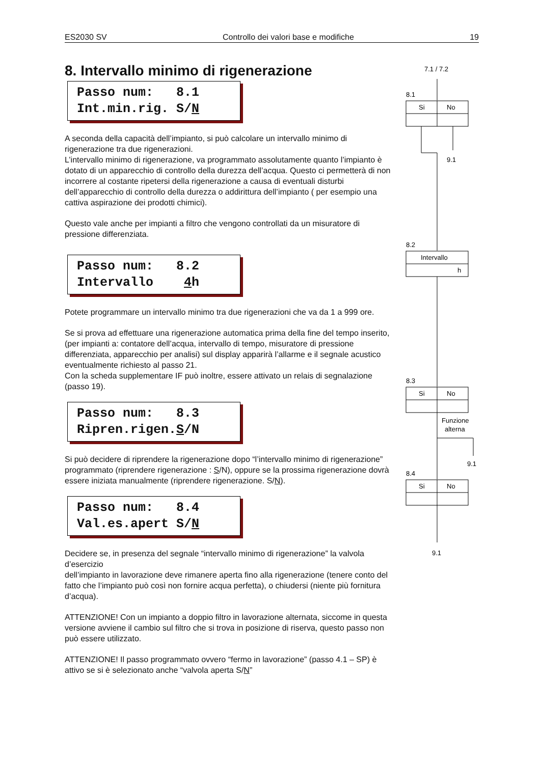ES2030 SV Controllo dei valori base e modifiche 19
8. Intervallo minimo di rigenerazione
Passo num: 8.1 Int.min.rig. S/N
A seconda della capacità dell’impianto, si può calcolare un intervallo minimo di rigenerazione tra due rigenerazioni.
L’intervallo minimo di rigenerazione, va programmato assolutamente quanto l’impianto è dotato di un apparecchio di controllo della durezza dell’acqua. Questo ci permetterà di non incorrere al costante ripetersi della rigenerazione a causa di eventuali disturbi dell’apparecchio di controllo della durezza o addirittura dell’impianto ( per esempio una cattiva aspirazione dei prodotti chimici).
Questo vale anche per impianti a filtro che vengono controllati da un misuratore di pressione differenziata.
Passo num: 8.2 Intervallo 4h
Potete programmare un intervallo minimo tra due rigenerazioni che va da 1 a 999 ore.
Se si prova ad effettuare una rigenerazione automatica prima della fine del tempo inserito, (per impianti a: contatore dell’acqua, intervallo di tempo, misuratore di pressione differenziata, apparecchio per analisi) sul display apparirà l’allarme e il segnale acustico eventualmente richiesto al passo 21.
Con la scheda supplementare IF può inoltre, essere attivato un relais di segnalazione (passo 19).
Passo num: 8.3 Ripren.rigen.S/N
Si può decidere di riprendere la rigenerazione dopo “l’intervallo minimo di rigenerazione” programmato (riprendere rigenerazione : S/N), oppure se la prossima rigenerazione dovrà essere iniziata manualmente (riprendere rigenerazione. S/N).
Passo num: 8.4 Val.es.apert S/N
Decidere se, in presenza del segnale “intervallo minimo di rigenerazione” la valvola d’esercizio
dell’impianto in lavorazione deve rimanere aperta fino alla rigenerazione (tenere conto del fatto che l’impianto può così non fornire acqua perfetta), o chiudersi (niente più fornitura d’acqua).
ATTENZIONE! Con un impianto a doppio filtro in lavorazione alternata, siccome in questa versione avviene il cambio sul filtro che si trova in posizione di riserva, questo passo non può essere utilizzato.
ATTENZIONE! Il passo programmato ovvero “fermo in lavorazione” (passo 4.1 – SP) è attivo se si è selezionato anche “valvola aperta S/N”
7.1 / 7.2
8.1
Si
No
9.1
8.2
Intervallo
h
8.3
Si
No
Funzione
alterna
9.1
8.4
Si
No
9.1